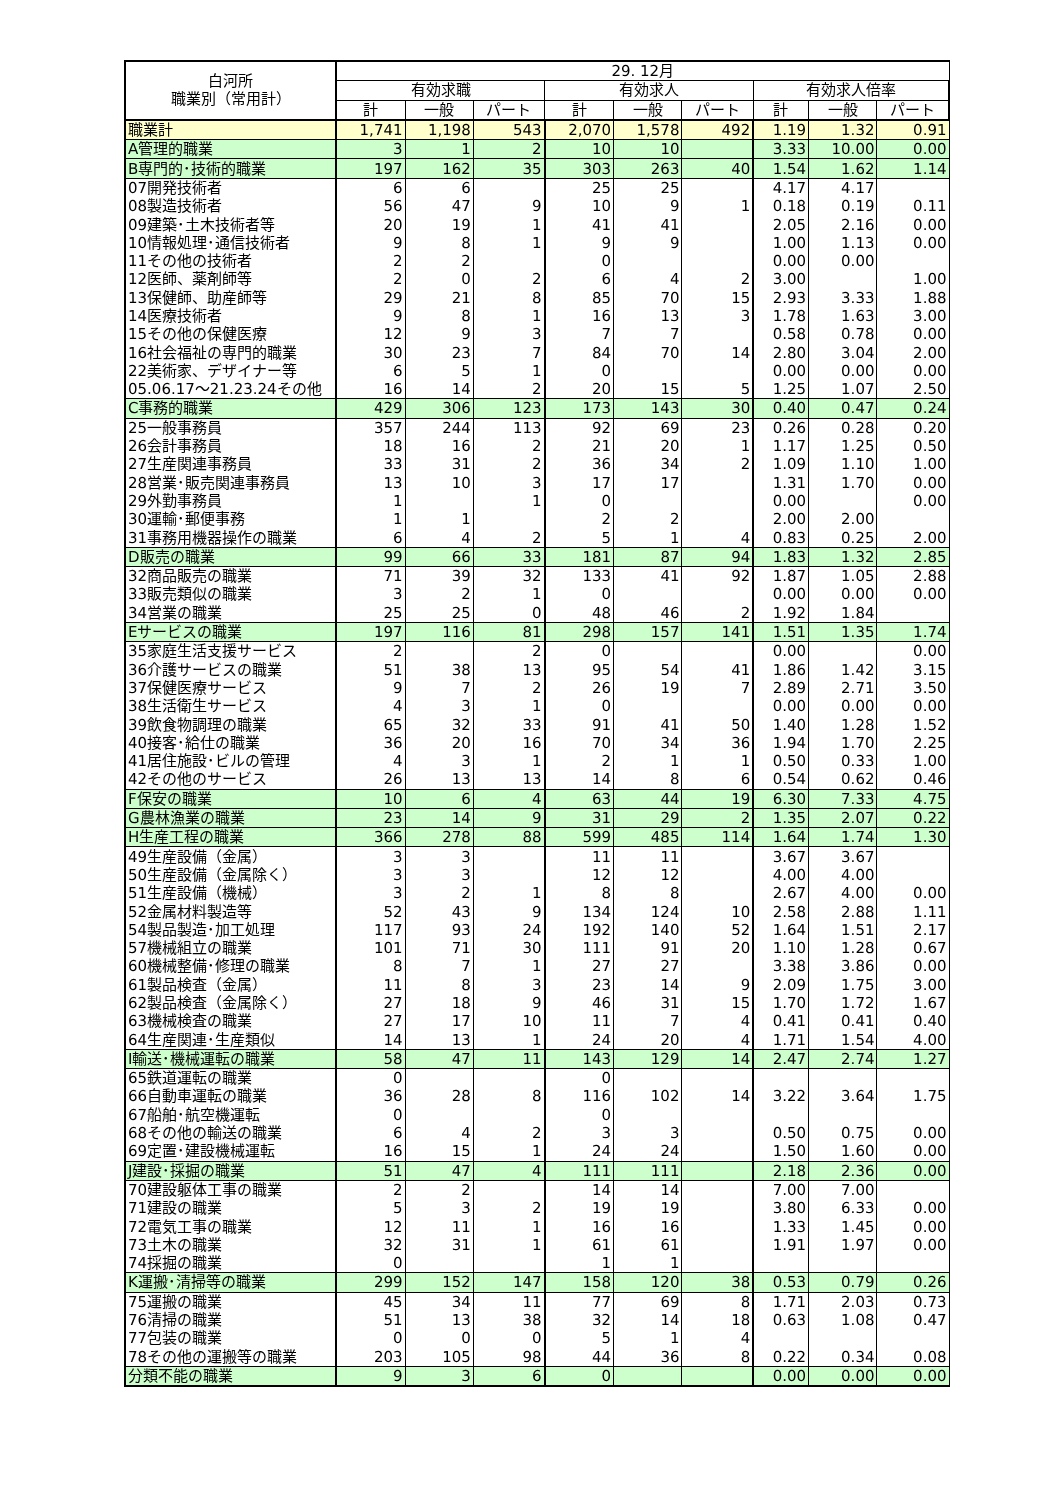| 白河所 職業別（常用計） | 29. 12月 | | | | | | | | |
| --- | --- | --- | --- | --- | --- | --- | --- | --- | --- |
| | 有効求職 | | | 有効求人 | | | 有効求人倍率 | | |
| | 計 | 一般 | パート | 計 | 一般 | パート | 計 | 一般 | パート |
| 職業計 | 1,741 | 1,198 | 543 | 2,070 | 1,578 | 492 | 1.19 | 1.32 | 0.91 |
| A管理的職業 | 3 | 1 | 2 | 10 | 10 | | 3.33 | 10.00 | 0.00 |
| B専門的･技術的職業 | 197 | 162 | 35 | 303 | 263 | 40 | 1.54 | 1.62 | 1.14 |
| 07開発技術者 | 6 | 6 | | 25 | 25 | | 4.17 | 4.17 | |
| 08製造技術者 | 56 | 47 | 9 | 10 | 9 | 1 | 0.18 | 0.19 | 0.11 |
| 09建築･土木技術者等 | 20 | 19 | 1 | 41 | 41 | | 2.05 | 2.16 | 0.00 |
| 10情報処理･通信技術者 | 9 | 8 | 1 | 9 | 9 | | 1.00 | 1.13 | 0.00 |
| 11その他の技術者 | 2 | 2 | | 0 | | | 0.00 | 0.00 | |
| 12医師、薬剤師等 | 2 | 0 | 2 | 6 | 4 | 2 | 3.00 | | 1.00 |
| 13保健師、助産師等 | 29 | 21 | 8 | 85 | 70 | 15 | 2.93 | 3.33 | 1.88 |
| 14医療技術者 | 9 | 8 | 1 | 16 | 13 | 3 | 1.78 | 1.63 | 3.00 |
| 15その他の保健医療 | 12 | 9 | 3 | 7 | 7 | | 0.58 | 0.78 | 0.00 |
| 16社会福祉の専門的職業 | 30 | 23 | 7 | 84 | 70 | 14 | 2.80 | 3.04 | 2.00 |
| 22美術家、デザイナー等 | 6 | 5 | 1 | 0 | | | 0.00 | 0.00 | 0.00 |
| 05.06.17～21.23.24その他 | 16 | 14 | 2 | 20 | 15 | 5 | 1.25 | 1.07 | 2.50 |
| C事務的職業 | 429 | 306 | 123 | 173 | 143 | 30 | 0.40 | 0.47 | 0.24 |
| 25一般事務員 | 357 | 244 | 113 | 92 | 69 | 23 | 0.26 | 0.28 | 0.20 |
| 26会計事務員 | 18 | 16 | 2 | 21 | 20 | 1 | 1.17 | 1.25 | 0.50 |
| 27生産関連事務員 | 33 | 31 | 2 | 36 | 34 | 2 | 1.09 | 1.10 | 1.00 |
| 28営業･販売関連事務員 | 13 | 10 | 3 | 17 | 17 | | 1.31 | 1.70 | 0.00 |
| 29外勤事務員 | 1 | | 1 | 0 | | | 0.00 | | 0.00 |
| 30運輸･郵便事務 | 1 | 1 | | 2 | 2 | | 2.00 | 2.00 | |
| 31事務用機器操作の職業 | 6 | 4 | 2 | 5 | 1 | 4 | 0.83 | 0.25 | 2.00 |
| D販売の職業 | 99 | 66 | 33 | 181 | 87 | 94 | 1.83 | 1.32 | 2.85 |
| 32商品販売の職業 | 71 | 39 | 32 | 133 | 41 | 92 | 1.87 | 1.05 | 2.88 |
| 33販売類似の職業 | 3 | 2 | 1 | 0 | | | 0.00 | 0.00 | 0.00 |
| 34営業の職業 | 25 | 25 | 0 | 48 | 46 | 2 | 1.92 | 1.84 | |
| Eサービスの職業 | 197 | 116 | 81 | 298 | 157 | 141 | 1.51 | 1.35 | 1.74 |
| 35家庭生活支援サービス | 2 | | 2 | 0 | | | 0.00 | | 0.00 |
| 36介護サービスの職業 | 51 | 38 | 13 | 95 | 54 | 41 | 1.86 | 1.42 | 3.15 |
| 37保健医療サービス | 9 | 7 | 2 | 26 | 19 | 7 | 2.89 | 2.71 | 3.50 |
| 38生活衛生サービス | 4 | 3 | 1 | 0 | | | 0.00 | 0.00 | 0.00 |
| 39飲食物調理の職業 | 65 | 32 | 33 | 91 | 41 | 50 | 1.40 | 1.28 | 1.52 |
| 40接客･給仕の職業 | 36 | 20 | 16 | 70 | 34 | 36 | 1.94 | 1.70 | 2.25 |
| 41居住施設･ビルの管理 | 4 | 3 | 1 | 2 | 1 | 1 | 0.50 | 0.33 | 1.00 |
| 42その他のサービス | 26 | 13 | 13 | 14 | 8 | 6 | 0.54 | 0.62 | 0.46 |
| F保安の職業 | 10 | 6 | 4 | 63 | 44 | 19 | 6.30 | 7.33 | 4.75 |
| G農林漁業の職業 | 23 | 14 | 9 | 31 | 29 | 2 | 1.35 | 2.07 | 0.22 |
| H生産工程の職業 | 366 | 278 | 88 | 599 | 485 | 114 | 1.64 | 1.74 | 1.30 |
| 49生産設備（金属） | 3 | 3 | | 11 | 11 | | 3.67 | 3.67 | |
| 50生産設備（金属除く） | 3 | 3 | | 12 | 12 | | 4.00 | 4.00 | |
| 51生産設備（機械） | 3 | 2 | 1 | 8 | 8 | | 2.67 | 4.00 | 0.00 |
| 52金属材料製造等 | 52 | 43 | 9 | 134 | 124 | 10 | 2.58 | 2.88 | 1.11 |
| 54製品製造･加工処理 | 117 | 93 | 24 | 192 | 140 | 52 | 1.64 | 1.51 | 2.17 |
| 57機械組立の職業 | 101 | 71 | 30 | 111 | 91 | 20 | 1.10 | 1.28 | 0.67 |
| 60機械整備･修理の職業 | 8 | 7 | 1 | 27 | 27 | | 3.38 | 3.86 | 0.00 |
| 61製品検査（金属） | 11 | 8 | 3 | 23 | 14 | 9 | 2.09 | 1.75 | 3.00 |
| 62製品検査（金属除く） | 27 | 18 | 9 | 46 | 31 | 15 | 1.70 | 1.72 | 1.67 |
| 63機械検査の職業 | 27 | 17 | 10 | 11 | 7 | 4 | 0.41 | 0.41 | 0.40 |
| 64生産関連･生産類似 | 14 | 13 | 1 | 24 | 20 | 4 | 1.71 | 1.54 | 4.00 |
| I輸送･機械運転の職業 | 58 | 47 | 11 | 143 | 129 | 14 | 2.47 | 2.74 | 1.27 |
| 65鉄道運転の職業 | 0 | | | 0 | | | | | |
| 66自動車運転の職業 | 36 | 28 | 8 | 116 | 102 | 14 | 3.22 | 3.64 | 1.75 |
| 67船舶･航空機運転 | 0 | | | 0 | | | | | |
| 68その他の輸送の職業 | 6 | 4 | 2 | 3 | 3 | | 0.50 | 0.75 | 0.00 |
| 69定置･建設機械運転 | 16 | 15 | 1 | 24 | 24 | | 1.50 | 1.60 | 0.00 |
| J建設･採掘の職業 | 51 | 47 | 4 | 111 | 111 | | 2.18 | 2.36 | 0.00 |
| 70建設躯体工事の職業 | 2 | 2 | | 14 | 14 | | 7.00 | 7.00 | |
| 71建設の職業 | 5 | 3 | 2 | 19 | 19 | | 3.80 | 6.33 | 0.00 |
| 72電気工事の職業 | 12 | 11 | 1 | 16 | 16 | | 1.33 | 1.45 | 0.00 |
| 73土木の職業 | 32 | 31 | 1 | 61 | 61 | | 1.91 | 1.97 | 0.00 |
| 74採掘の職業 | 0 | | | 1 | 1 | | | | |
| K運搬･清掃等の職業 | 299 | 152 | 147 | 158 | 120 | 38 | 0.53 | 0.79 | 0.26 |
| 75運搬の職業 | 45 | 34 | 11 | 77 | 69 | 8 | 1.71 | 2.03 | 0.73 |
| 76清掃の職業 | 51 | 13 | 38 | 32 | 14 | 18 | 0.63 | 1.08 | 0.47 |
| 77包装の職業 | 0 | 0 | 0 | 5 | 1 | 4 | | | |
| 78その他の運搬等の職業 | 203 | 105 | 98 | 44 | 36 | 8 | 0.22 | 0.34 | 0.08 |
| 分類不能の職業 | 9 | 3 | 6 | 0 | | | 0.00 | 0.00 | 0.00 |